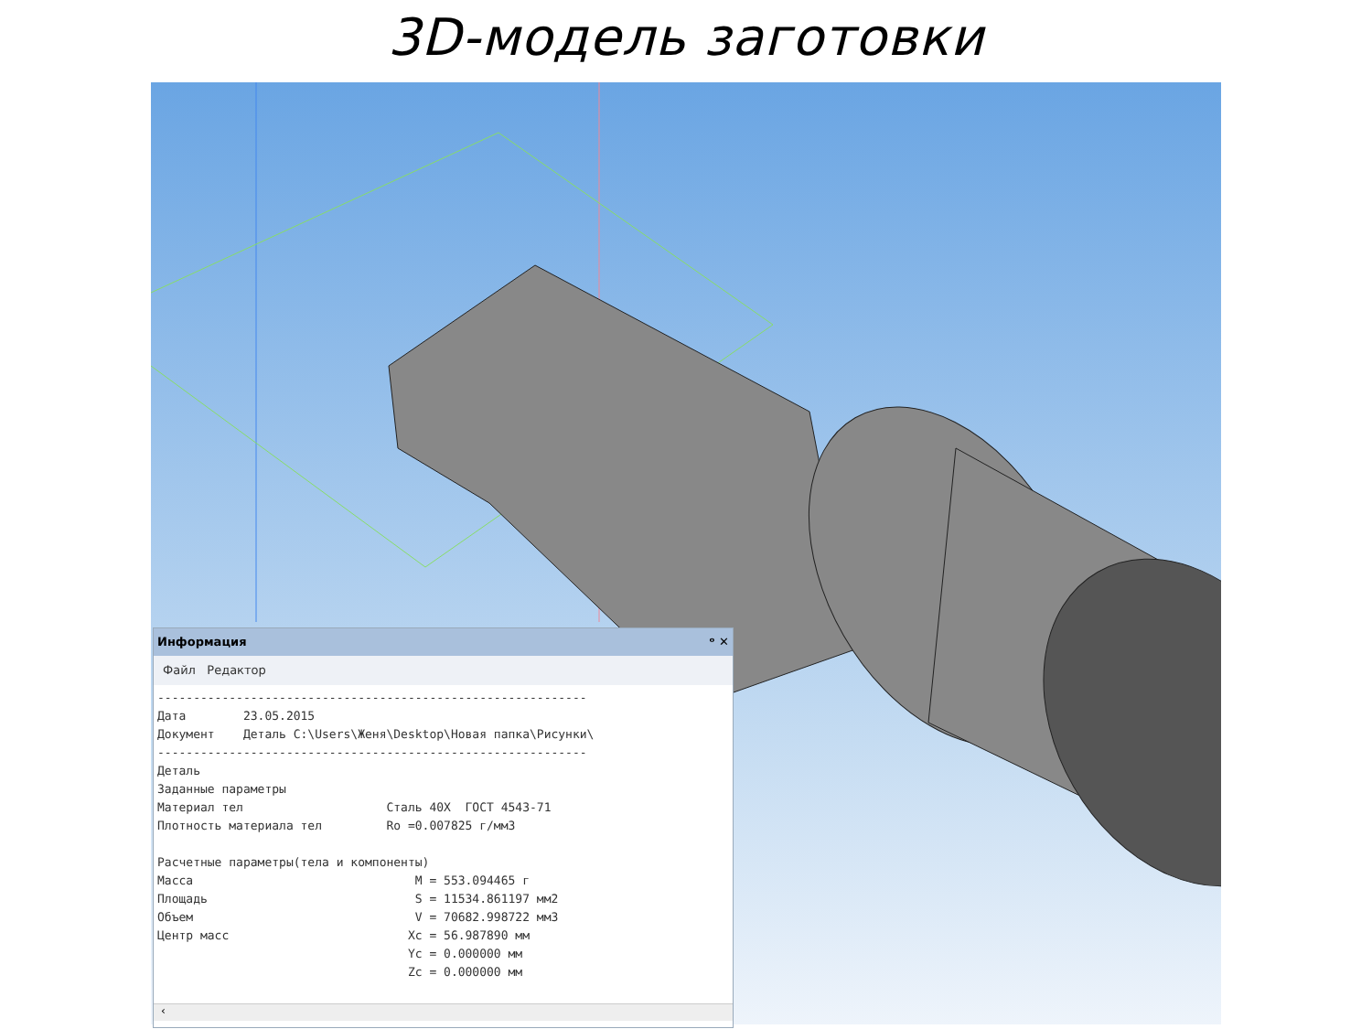3D-модель заготовки
Информация ᵒ ✕
Файл Редактор
------------------------------------------------------------
Дата        23.05.2015
Документ    Деталь C:\Users\Женя\Desktop\Новая папка\Рисунки\
------------------------------------------------------------
Деталь
Заданные параметры
Материал тел                    Сталь 40Х  ГОСТ 4543-71
Плотность материала тел         Ro =0.007825 г/мм3

Расчетные параметры(тела и компоненты)
Масса                               M = 553.094465 г
Площадь                             S = 11534.861197 мм2
Объем                               V = 70682.998722 мм3
Центр масс                         Xc = 56.987890 мм
                                   Yc = 0.000000 мм
                                   Zc = 0.000000 мм
‹